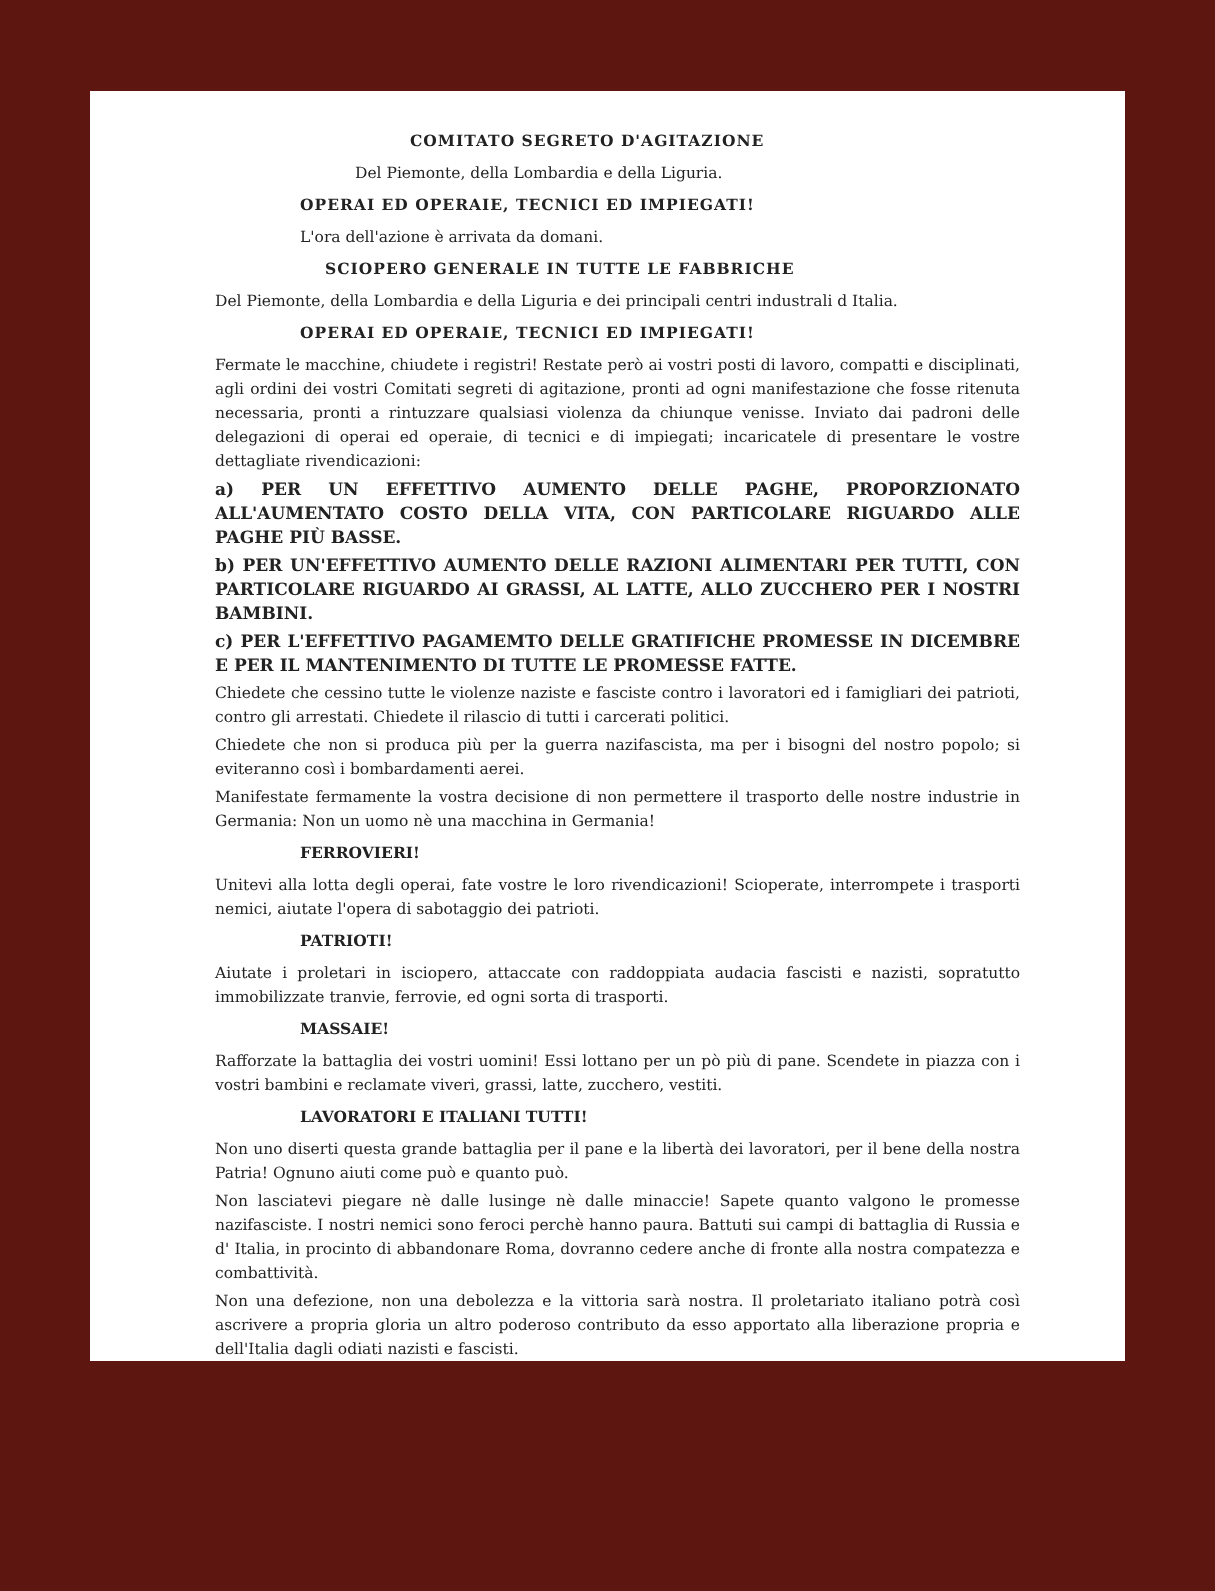COMITATO SEGRETO D'AGITAZIONE
Del Piemonte, della Lombardia e della Liguria.
OPERAI ED OPERAIE, TECNICI ED IMPIEGATI!
L'ora dell'azione è arrivata da domani.
SCIOPERO GENERALE IN TUTTE LE FABBRICHE
Del Piemonte, della Lombardia e della Liguria e dei principali centri industrali d Italia.
OPERAI ED OPERAIE, TECNICI ED IMPIEGATI!
Fermate le macchine, chiudete i registri! Restate però ai vostri posti di lavoro, compatti e disciplinati, agli ordini dei vostri Comitati segreti di agitazione, pronti ad ogni manifestazione che fosse ritenuta necessaria, pronti a rintuzzare qualsiasi violenza da chiunque venisse. Inviato dai padroni delle delegazioni di operai ed operaie, di tecnici e di impiegati; incaricatele di presentare le vostre dettagliate rivendicazioni:
a) PER UN EFFETTIVO AUMENTO DELLE PAGHE, PROPORZIONATO ALL'AUMENTATO COSTO DELLA VITA, CON PARTICOLARE RIGUARDO ALLE PAGHE PIÙ BASSE.
b) PER UN'EFFETTIVO AUMENTO DELLE RAZIONI ALIMENTARI PER TUTTI, CON PARTICOLARE RIGUARDO AI GRASSI, AL LATTE, ALLO ZUCCHERO PER I NOSTRI BAMBINI.
c) PER L'EFFETTIVO PAGAMEMTO DELLE GRATIFICHE PROMESSE IN DICEMBRE E PER IL MANTENIMENTO DI TUTTE LE PROMESSE FATTE.
Chiedete che cessino tutte le violenze naziste e fasciste contro i lavoratori ed i famigliari dei patrioti, contro gli arrestati. Chiedete il rilascio di tutti i carcerati politici.
Chiedete che non si produca più per la guerra nazifascista, ma per i bisogni del nostro popolo; si eviteranno così i bombardamenti aerei.
Manifestate fermamente la vostra decisione di non permettere il trasporto delle nostre industrie in Germania: Non un uomo nè una macchina in Germania!
FERROVIERI!
Unitevi alla lotta degli operai, fate vostre le loro rivendicazioni! Scioperate, interrompete i trasporti nemici, aiutate l'opera di sabotaggio dei patrioti.
PATRIOTI!
Aiutate i proletari in isciopero, attaccate con raddoppiata audacia fascisti e nazisti, sopratutto immobilizzate tranvie, ferrovie, ed ogni sorta di trasporti.
MASSAIE!
Rafforzate la battaglia dei vostri uomini! Essi lottano per un pò più di pane. Scendete in piazza con i vostri bambini e reclamate viveri, grassi, latte, zucchero, vestiti.
LAVORATORI E ITALIANI TUTTI!
Non uno diserti questa grande battaglia per il pane e la libertà dei lavoratori, per il bene della nostra Patria! Ognuno aiuti come può e quanto può.
Non lasciatevi piegare nè dalle lusinge nè dalle minaccie! Sapete quanto valgono le promesse nazifasciste. I nostri nemici sono feroci perchè hanno paura. Battuti sui campi di battaglia di Russia e d' Italia, in procinto di abbandonare Roma, dovranno cedere anche di fronte alla nostra compatezza e combattività.
Non una defezione, non una debolezza e la vittoria sarà nostra. Il proletariato italiano potrà così ascrivere a propria gloria un altro poderoso contributo da esso apportato alla liberazione propria e dell'Italia dagli odiati nazisti e fascisti.